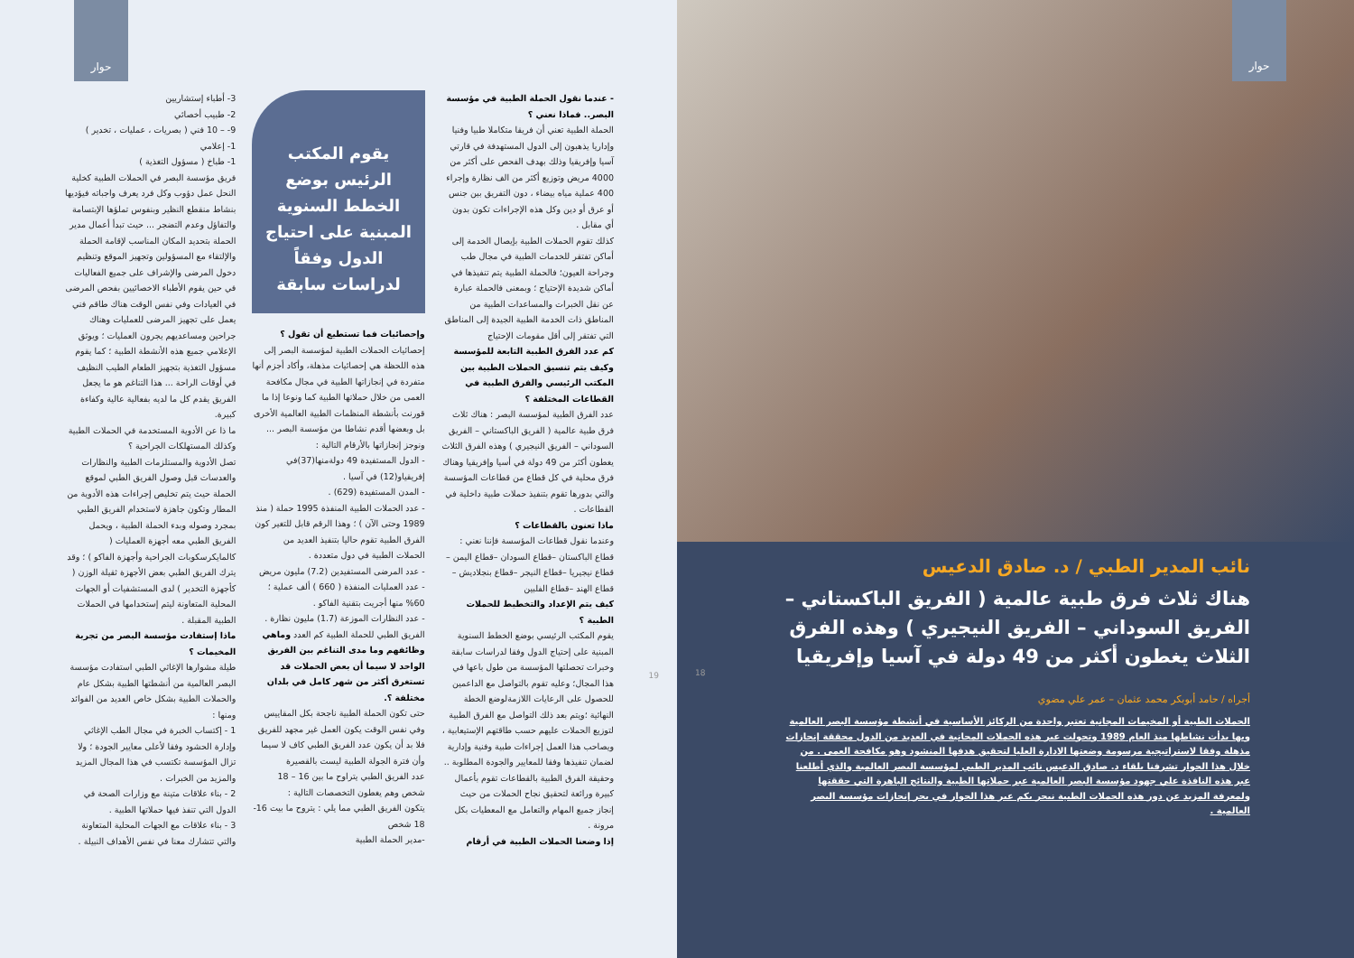حوار
نائب المدير الطبي / د. صادق الدعيس
هناك ثلاث فرق طبية عالمية ( الفريق الباكستاني – الفريق السوداني – الفريق النيجيري ) وهذه الفرق الثلاث يغطون أكثر من 49 دولة في آسيا وإفريقيا
أجراه / حامد أبوبكر محمد عثمان – عمر علي مضوي
الحملات الطبية أو المخيمات المجانية تعتبر واحدة من الركائز الأساسية في أنشطة مؤسسة البصر العالمية وبها بدأت نشاطها منذ العام 1989 وتجولت عبر هذه الحملات المجانية في العديد من الدول محققة إنجازات مذهلة وفقا لاستراتيجية مرسومة وضعتها الادارة العليا لتحقيق هدفها المنشود وهو مكافحة العمى . من خلال هذا الحوار تشرفنا بلقاء د. صادق الدعيس نائب المدير الطبي لمؤسسة البصر العالمية والذي أطلعنا عبر هذه النافذة علي جهود مؤسسة البصر العالمية عبر حملاتها الطبية والنتائج الباهرة التي حققتها ولمعرفة المزيد عن دور هذه الحملات الطبية نبحر بكم عبر هذا الحوار في بحر إنجازات مؤسسة البصر العالمية .
18
حوار
19
- عندما نقول الحملة الطبية في مؤسسة البصر.. فماذا نعني ؟
الحملة الطبية تعني أن فريقا متكاملا طبيا وفنيا وإداريا يذهبون إلى الدول المستهدفة في قارتي آسيا وإفريقيا وذلك بهدف الفحص على أكثر من 4000 مريض وتوزيع أكثر من الف نظارة وإجراء 400 عملية مياه بيضاء ، دون التفريق بين جنس أو عرق أو دين وكل هذه الإجراءات تكون بدون أي مقابل .
كذلك تقوم الحملات الطبية بإيصال الخدمة إلى أماكن تفتقر للخدمات الطبية في مجال طب وجراحة العيون؛ فالحملة الطبية يتم تنفيذها في أماكن شديدة الإحتياج ؛ وبمعنى فالحملة عبارة عن نقل الخبرات والمساعدات الطبية من المناطق ذات الخدمة الطبية الجيدة إلى المناطق التي تفتقر إلى أقل مقومات الإحتياج
كم عدد الفرق الطبية التابعة للمؤسسة وكيف يتم تنسيق الحملات الطبية بين المكتب الرئيسي والفرق الطبية في القطاعات المختلفة ؟
عدد الفرق الطبية لمؤسسة البصر : هناك ثلاث فرق طبية عالمية ( الفريق الباكستاني – الفريق السوداني – الفريق النيجيري ) وهذه الفرق الثلاث يغطون أكثر من 49 دولة في أسيا وإفريقيا وهناك فرق محلية في كل قطاع من قطاعات المؤسسة والتي بدورها تقوم بتنفيذ حملات طبية داخلية في القطاعات .
ماذا تعنون بالقطاعات ؟
وعندما نقول قطاعات المؤسسة فإننا نعني : قطاع الباكستان –قطاع السودان –قطاع اليمن –قطاع نيجيريا –قطاع النيجر –قطاع بنجلاديش –قطاع الهند –قطاع الفلبين
كيف يتم الإعداد والتخطيط للحملات الطبية ؟
يقوم المكتب الرئيسي بوضع الخطط السنوية المبنية على إحتياج الدول وفقا لدراسات سابقة وخبرات تحصلتها المؤسسة من طول باعها في هذا المجال؛ وعليه تقوم بالتواصل مع الداعمين للحصول على الرعايات اللازمةلوضع الخطة النهائية ؛ويتم بعد ذلك التواصل مع الفرق الطبية لتوزيع الحملات عليهم حسب طاقتهم الإستيعابية ، ويصاحب هذا العمل إجراءات طبية وفنية وإدارية لضمان تنفيذها وفقا للمعايير والجودة المطلوبة .. وحقيقة الفرق الطبية بالقطاعات تقوم بأعمال كبيرة ورائعة لتحقيق نجاح الحملات من حيث إنجاز جميع المهام والتعامل مع المعطيات بكل مرونة .
إذا وضعنا الحملات الطبية في أرقام
يقوم المكتب الرئيس بوضع الخطط السنوية المبنية على احتياج الدول وفقاً لدراسات سابقة
وإحصائيات فما تستطيع أن تقول ؟
إحصائيات الحملات الطبية لمؤسسة البصر إلى هذه اللحظة هي إحصائيات مذهلة، وأكاد أجزم أنها متفردة في إنجازاتها الطبية في مجال مكافحة العمى من خلال حملاتها الطبية كما ونوعا إذا ما قورنت بأنشطة المنظمات الطبية العالمية الأخرى بل وبعضها أقدم نشاطا من مؤسسة البصر ... ونوجز إنجازاتها بالأرقام التالية :
- الدول المستفيدة 49 دولةمنها(37)في إفريقياو(12) في آسيا .
- المدن المستفيدة (629) .
- عدد الحملات الطبية المنفذة 1995 حملة ( منذ 1989 وحتى الآن ) ؛ وهذا الرقم قابل للتغير كون الفرق الطبية تقوم حاليا بتنفيذ العديد من الحملات الطبية في دول متعددة .
- عدد المرضى المستفيدين (7.2) مليون مريض
- عدد العمليات المنفذة ( 660 ) ألف عملية ؛ 60% منها أجريت بتقنية الفاكو .
- عدد النظارات الموزعة (1.7) مليون نظارة .
الفريق الطبي للحملة الطبية كم العدد وماهي وظائفهم وما مدى التناغم بين الفريق الواحد لا سيما أن بعض الحملات قد تستغرق أكثر من شهر كامل في بلدان مختلفة ؟.
حتى تكون الحملة الطبية ناجحة بكل المقاييس وفي نفس الوقت يكون العمل غير مجهد للفريق فلا بد أن يكون عدد الفريق الطبي كاف لا سيما وأن فترة الجولة الطبية ليست بالقصيرة
عدد الفريق الطبي يتراوح ما بين 16 – 18 شخص وهم يغطون التخصصات التالية :
يتكون الفريق الطبي مما يلي : يتروح ما بيت 16-18 شخص
-مدير الحملة الطبية
3- أطباء إستشاريين
2- طبيب أخصائي
9- – 10 فني ( بصريات ، عمليات ، تخدير )
1- إعلامي
1- طباخ ( مسؤول التغذية )
فريق مؤسسة البصر في الحملات الطبية كخلية النحل عمل دؤوب وكل فرد يعرف واجباته فيؤديها بنشاط منقطع النظير وبنفوس تملؤها الإبتسامة والتفاؤل وعدم التضجر ... حيث تبدأ أعمال مدير الحملة بتحديد المكان المناسب لإقامة الحملة والإلتقاء مع المسؤولين وتجهيز الموقع وتنظيم دخول المرضى والإشراف على جميع الفعاليات في حين يقوم الأطباء الاخصائيين بفحص المرضى في العيادات وفي نفس الوقت هناك طاقم فني يعمل على تجهيز المرضى للعمليات وهناك جراحين ومساعديهم يجرون العمليات ؛ ويوثق الإعلامي جميع هذه الأنشطة الطبية ؛ كما يقوم مسؤول التغذية بتجهيز الطعام الطيب النظيف في أوقات الراحة ... هذا التناغم هو ما يجعل الفريق يقدم كل ما لديه بفعالية عالية وكفاءة كبيرة.
ما ذا عن الأدوية المستخدمة في الحملات الطبية وكذلك المستهلكات الجراحية ؟
تصل الأدوية والمستلزمات الطبية والنظارات والعدسات قبل وصول الفريق الطبي لموقع الحملة حيث يتم تخليص إجراءات هذه الأدوية من المطار وتكون جاهزة لاستخدام الفريق الطبي بمجرد وصوله وبدء الحملة الطبية ، ويحمل الفريق الطبي معه أجهزة العمليات ( كالمايكرسكوبات الجراحية وأجهزة الفاكو ) ؛ وقد يترك الفريق الطبي بعض الأجهزة ثقيلة الوزن ( كأجهزة التخدير ) لدى المستشفيات أو الجهات المحلية المتعاونة ليتم إستخدامها في الحملات الطبية المقبلة .
ماذا إستفادت مؤسسة البصر من تجربة المخيمات ؟
طيلة مشوارها الإغاثي الطبي استفادت مؤسسة البصر العالمية من أنشطتها الطبية بشكل عام والحملات الطبية بشكل خاص العديد من الفوائد ومنها :
1 - إكتساب الخبرة في مجال الطب الإغاثي وإدارة الحشود وفقا لأعلى معايير الجودة ؛ ولا تزال المؤسسة تكتسب في هذا المجال المزيد والمزيد من الخبرات .
2 - بناء علاقات متينة مع وزارات الصحة في الدول التي تنفذ فيها حملاتها الطبية .
3 - بناء علاقات مع الجهات المحلية المتعاونة والتي تتشارك معنا في نفس الأهداف النبيلة .